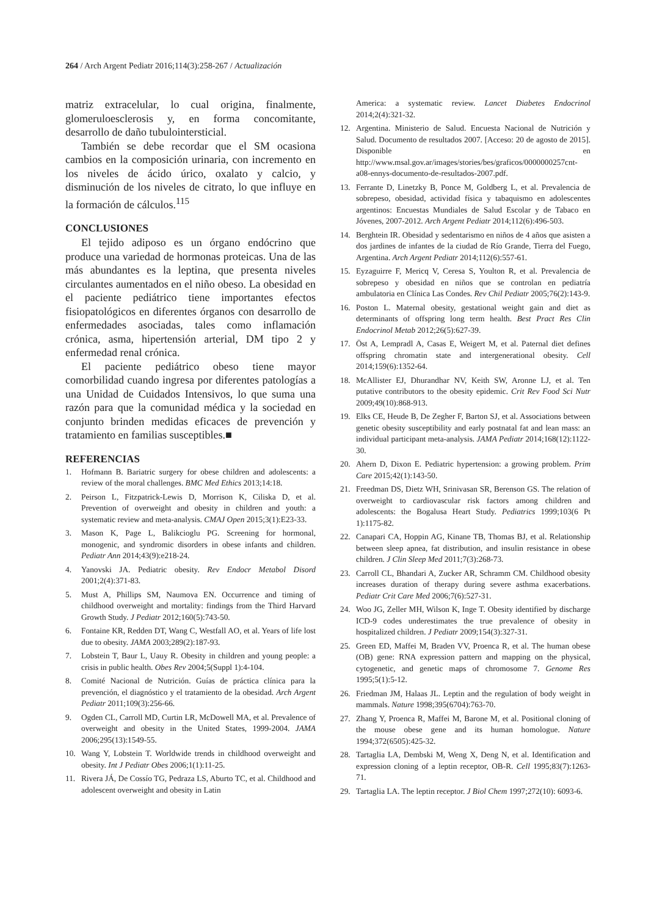264 / Arch Argent Pediatr 2016;114(3):258-267 / Actualización
matriz extracelular, lo cual origina, finalmente, glomeruloesclerosis y, en forma concomitante, desarrollo de daño tubulointersticial.
También se debe recordar que el SM ocasiona cambios en la composición urinaria, con incremento en los niveles de ácido úrico, oxalato y calcio, y disminución de los niveles de citrato, lo que influye en la formación de cálculos.<sup>115</sup>
CONCLUSIONES
El tejido adiposo es un órgano endócrino que produce una variedad de hormonas proteicas. Una de las más abundantes es la leptina, que presenta niveles circulantes aumentados en el niño obeso. La obesidad en el paciente pediátrico tiene importantes efectos fisiopatológicos en diferentes órganos con desarrollo de enfermedades asociadas, tales como inflamación crónica, asma, hipertensión arterial, DM tipo 2 y enfermedad renal crónica.
El paciente pediátrico obeso tiene mayor comorbilidad cuando ingresa por diferentes patologías a una Unidad de Cuidados Intensivos, lo que suma una razón para que la comunidad médica y la sociedad en conjunto brinden medidas eficaces de prevención y tratamiento en familias susceptibles.■
REFERENCIAS
1. Hofmann B. Bariatric surgery for obese children and adolescents: a review of the moral challenges. BMC Med Ethics 2013;14:18.
2. Peirson L, Fitzpatrick-Lewis D, Morrison K, Ciliska D, et al. Prevention of overweight and obesity in children and youth: a systematic review and meta-analysis. CMAJ Open 2015;3(1):E23-33.
3. Mason K, Page L, Balikcioglu PG. Screening for hormonal, monogenic, and syndromic disorders in obese infants and children. Pediatr Ann 2014;43(9):e218-24.
4. Yanovski JA. Pediatric obesity. Rev Endocr Metabol Disord 2001;2(4):371-83.
5. Must A, Phillips SM, Naumova EN. Occurrence and timing of childhood overweight and mortality: findings from the Third Harvard Growth Study. J Pediatr 2012;160(5):743-50.
6. Fontaine KR, Redden DT, Wang C, Westfall AO, et al. Years of life lost due to obesity. JAMA 2003;289(2):187-93.
7. Lobstein T, Baur L, Uauy R. Obesity in children and young people: a crisis in public health. Obes Rev 2004;5(Suppl 1):4-104.
8. Comité Nacional de Nutrición. Guías de práctica clínica para la prevención, el diagnóstico y el tratamiento de la obesidad. Arch Argent Pediatr 2011;109(3):256-66.
9. Ogden CL, Carroll MD, Curtin LR, McDowell MA, et al. Prevalence of overweight and obesity in the United States, 1999-2004. JAMA 2006;295(13):1549-55.
10. Wang Y, Lobstein T. Worldwide trends in childhood overweight and obesity. Int J Pediatr Obes 2006;1(1):11-25.
11. Rivera JÁ, De Cossío TG, Pedraza LS, Aburto TC, et al. Childhood and adolescent overweight and obesity in Latin
America: a systematic review. Lancet Diabetes Endocrinol 2014;2(4):321-32.
12. Argentina. Ministerio de Salud. Encuesta Nacional de Nutrición y Salud. Documento de resultados 2007. [Acceso: 20 de agosto de 2015]. Disponible en http://www.msal.gov.ar/images/stories/bes/graficos/0000000257cnt-a08-ennys-documento-de-resultados-2007.pdf.
13. Ferrante D, Linetzky B, Ponce M, Goldberg L, et al. Prevalencia de sobrepeso, obesidad, actividad física y tabaquismo en adolescentes argentinos: Encuestas Mundiales de Salud Escolar y de Tabaco en Jóvenes, 2007-2012. Arch Argent Pediatr 2014;112(6):496-503.
14. Berghtein IR. Obesidad y sedentarismo en niños de 4 años que asisten a dos jardines de infantes de la ciudad de Río Grande, Tierra del Fuego, Argentina. Arch Argent Pediatr 2014;112(6):557-61.
15. Eyzaguirre F, Mericq V, Ceresa S, Youlton R, et al. Prevalencia de sobrepeso y obesidad en niños que se controlan en pediatría ambulatoria en Clínica Las Condes. Rev Chil Pediatr 2005;76(2):143-9.
16. Poston L. Maternal obesity, gestational weight gain and diet as determinants of offspring long term health. Best Pract Res Clin Endocrinol Metab 2012;26(5):627-39.
17. Öst A, Lempradl A, Casas E, Weigert M, et al. Paternal diet defines offspring chromatin state and intergenerational obesity. Cell 2014;159(6):1352-64.
18. McAllister EJ, Dhurandhar NV, Keith SW, Aronne LJ, et al. Ten putative contributors to the obesity epidemic. Crit Rev Food Sci Nutr 2009;49(10):868-913.
19. Elks CE, Heude B, De Zegher F, Barton SJ, et al. Associations between genetic obesity susceptibility and early postnatal fat and lean mass: an individual participant meta-analysis. JAMA Pediatr 2014;168(12):1122-30.
20. Ahern D, Dixon E. Pediatric hypertension: a growing problem. Prim Care 2015;42(1):143-50.
21. Freedman DS, Dietz WH, Srinivasan SR, Berenson GS. The relation of overweight to cardiovascular risk factors among children and adolescents: the Bogalusa Heart Study. Pediatrics 1999;103(6 Pt 1):1175-82.
22. Canapari CA, Hoppin AG, Kinane TB, Thomas BJ, et al. Relationship between sleep apnea, fat distribution, and insulin resistance in obese children. J Clin Sleep Med 2011;7(3):268-73.
23. Carroll CL, Bhandari A, Zucker AR, Schramm CM. Childhood obesity increases duration of therapy during severe asthma exacerbations. Pediatr Crit Care Med 2006;7(6):527-31.
24. Woo JG, Zeller MH, Wilson K, Inge T. Obesity identified by discharge ICD-9 codes underestimates the true prevalence of obesity in hospitalized children. J Pediatr 2009;154(3):327-31.
25. Green ED, Maffei M, Braden VV, Proenca R, et al. The human obese (OB) gene: RNA expression pattern and mapping on the physical, cytogenetic, and genetic maps of chromosome 7. Genome Res 1995;5(1):5-12.
26. Friedman JM, Halaas JL. Leptin and the regulation of body weight in mammals. Nature 1998;395(6704):763-70.
27. Zhang Y, Proenca R, Maffei M, Barone M, et al. Positional cloning of the mouse obese gene and its human homologue. Nature 1994;372(6505):425-32.
28. Tartaglia LA, Dembski M, Weng X, Deng N, et al. Identification and expression cloning of a leptin receptor, OB-R. Cell 1995;83(7):1263-71.
29. Tartaglia LA. The leptin receptor. J Biol Chem 1997;272(10): 6093-6.